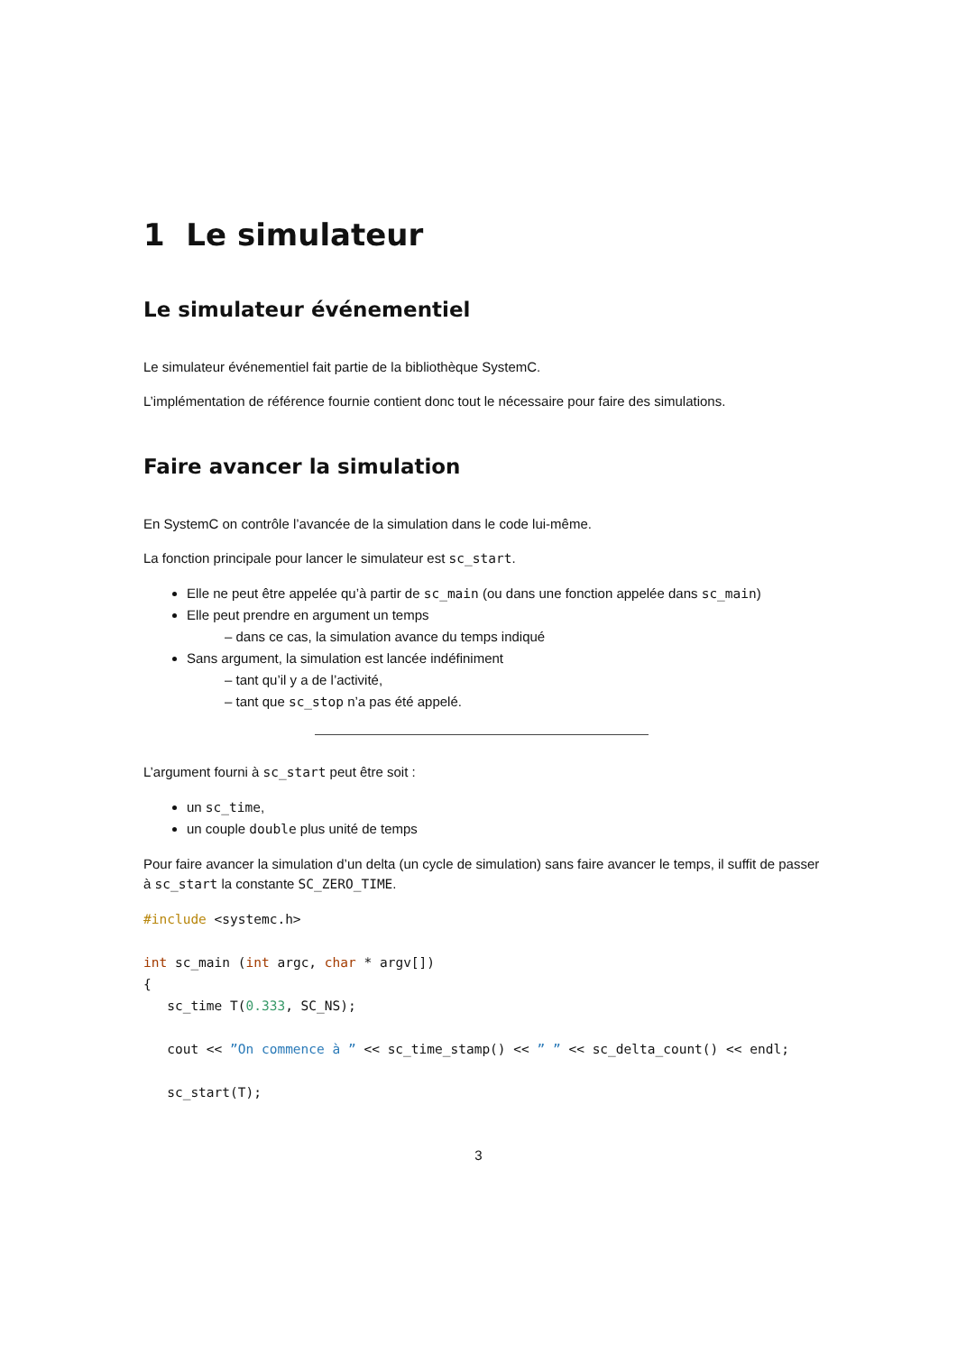1 Le simulateur
Le simulateur événementiel
Le simulateur événementiel fait partie de la bibliothèque SystemC.
L’implémentation de référence fournie contient donc tout le nécessaire pour faire des simulations.
Faire avancer la simulation
En SystemC on contrôle l’avancée de la simulation dans le code lui-même.
La fonction principale pour lancer le simulateur est sc_start.
Elle ne peut être appelée qu’à partir de sc_main (ou dans une fonction appelée dans sc_main)
Elle peut prendre en argument un temps
– dans ce cas, la simulation avance du temps indiqué
Sans argument, la simulation est lancée indéfiniment
– tant qu’il y a de l’activité,
– tant que sc_stop n’a pas été appelé.
L’argument fourni à sc_start peut être soit :
un sc_time,
un couple double plus unité de temps
Pour faire avancer la simulation d’un delta (un cycle de simulation) sans faire avancer le temps, il suffit de passer à sc_start la constante SC_ZERO_TIME.
#include <systemc.h>

int sc_main (int argc, char * argv[])
{
   sc_time T(0.333, SC_NS);

   cout << ”On commence à ” << sc_time_stamp() << ” ” << sc_delta_count() << endl;

   sc_start(T);
3